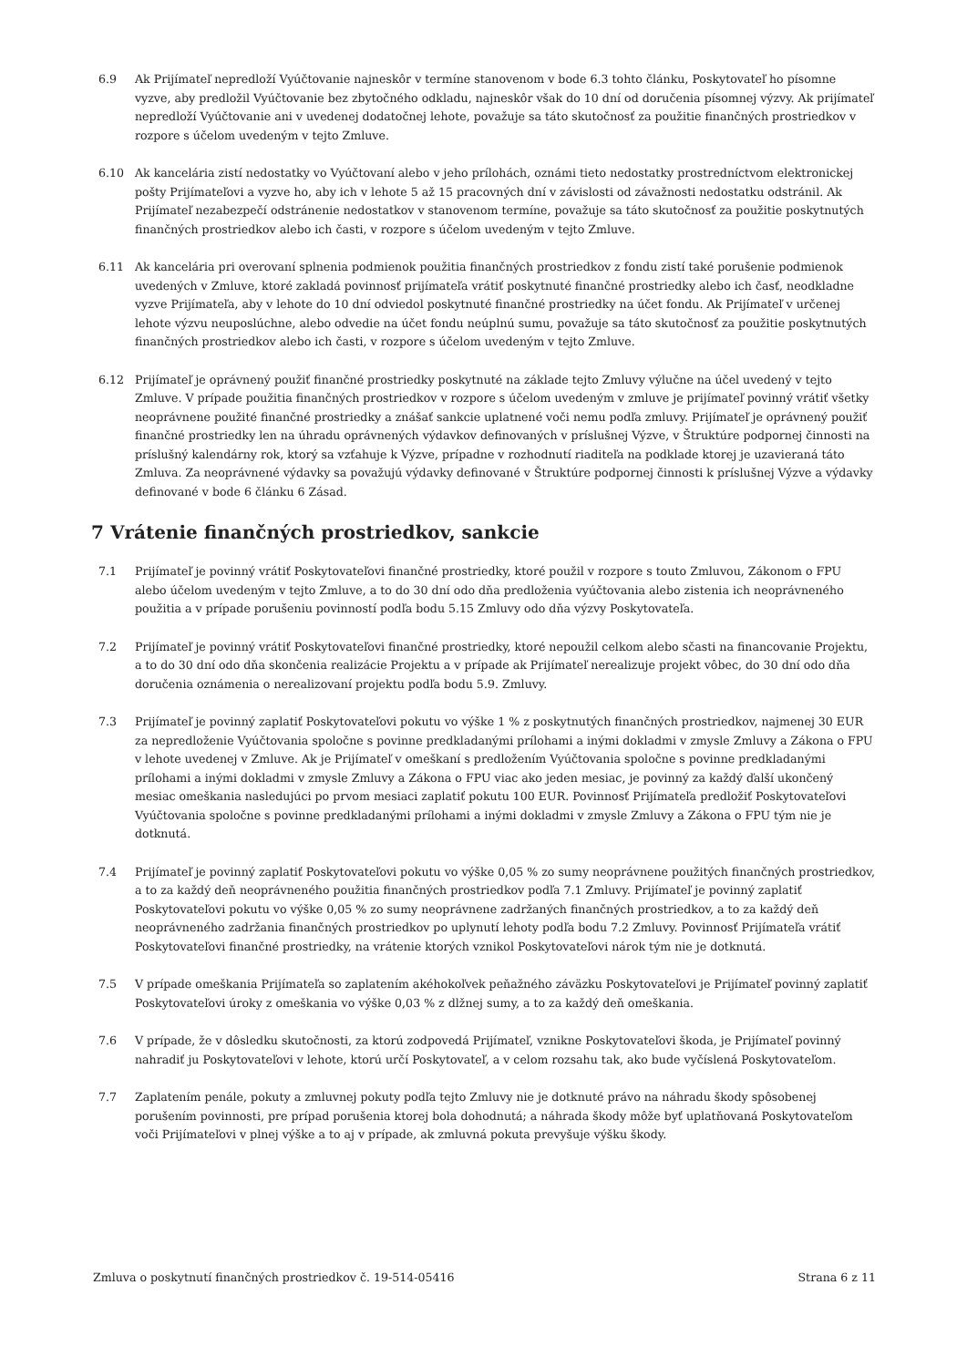6.9 Ak Prijímateľ nepredloží Vyúčtovanie najneskôr v termíne stanovenom v bode 6.3 tohto článku, Poskytovateľ ho písomne vyzve, aby predložil Vyúčtovanie bez zbytočného odkladu, najneskôr však do 10 dní od doručenia písomnej výzvy. Ak prijímateľ nepredloží Vyúčtovanie ani v uvedenej dodatočnej lehote, považuje sa táto skutočnosť za použitie finančných prostriedkov v rozpore s účelom uvedeným v tejto Zmluve.
6.10 Ak kancelária zistí nedostatky vo Vyúčtovaní alebo v jeho prílohách, oznámi tieto nedostatky prostredníctvom elektronickej pošty Prijímateľovi a vyzve ho, aby ich v lehote 5 až 15 pracovných dní v závislosti od závažnosti nedostatku odstránil. Ak Prijímateľ nezabezpečí odstránenie nedostatkov v stanovenom termíne, považuje sa táto skutočnosť za použitie poskytnutých finančných prostriedkov alebo ich časti, v rozpore s účelom uvedeným v tejto Zmluve.
6.11 Ak kancelária pri overovaní splnenia podmienok použitia finančných prostriedkov z fondu zistí také porušenie podmienok uvedených v Zmluve, ktoré zakladá povinnosť prijímateľa vrátiť poskytnuté finančné prostriedky alebo ich časť, neodkladne vyzve Prijímateľa, aby v lehote do 10 dní odviedol poskytnuté finančné prostriedky na účet fondu. Ak Prijímateľ v určenej lehote výzvu neuposlúchne, alebo odvedie na účet fondu neúplnú sumu, považuje sa táto skutočnosť za použitie poskytnutých finančných prostriedkov alebo ich časti, v rozpore s účelom uvedeným v tejto Zmluve.
6.12 Prijímateľ je oprávnený použiť finančné prostriedky poskytnuté na základe tejto Zmluvy výlučne na účel uvedený v tejto Zmluve. V prípade použitia finančných prostriedkov v rozpore s účelom uvedeným v zmluve je prijímateľ povinný vrátiť všetky neoprávnene použité finančné prostriedky a znášať sankcie uplatnené voči nemu podľa zmluvy. Prijímateľ je oprávnený použiť finančné prostriedky len na úhradu oprávnených výdavkov definovaných v príslušnej Výzve, v Štruktúre podpornej činnosti na príslušný kalendárny rok, ktorý sa vzťahuje k Výzve, prípadne v rozhodnutí riaditeľa na podklade ktorej je uzavieraná táto Zmluva. Za neoprávnené výdavky sa považujú výdavky definované v Štruktúre podpornej činnosti k príslušnej Výzve a výdavky definované v bode 6 článku 6 Zásad.
7 Vrátenie finančných prostriedkov, sankcie
7.1 Prijímateľ je povinný vrátiť Poskytovateľovi finančné prostriedky, ktoré použil v rozpore s touto Zmluvou, Zákonom o FPU alebo účelom uvedeným v tejto Zmluve, a to do 30 dní odo dňa predloženia vyúčtovania alebo zistenia ich neoprávneného použitia a v prípade porušeniu povinností podľa bodu 5.15 Zmluvy odo dňa výzvy Poskytovateľa.
7.2 Prijímateľ je povinný vrátiť Poskytovateľovi finančné prostriedky, ktoré nepoužil celkom alebo sčasti na financovanie Projektu, a to do 30 dní odo dňa skončenia realizácie Projektu a v prípade ak Prijímateľ nerealizuje projekt vôbec, do 30 dní odo dňa doručenia oznámenia o nerealizovaní projektu podľa bodu 5.9. Zmluvy.
7.3 Prijímateľ je povinný zaplatiť Poskytovateľovi pokutu vo výške 1 % z poskytnutých finančných prostriedkov, najmenej 30 EUR za nepredloženie Vyúčtovania spoločne s povinne predkladanými prílohami a inými dokladmi v zmysle Zmluvy a Zákona o FPU v lehote uvedenej v Zmluve. Ak je Prijímateľ v omeškaní s predložením Vyúčtovania spoločne s povinne predkladanými prílohami a inými dokladmi v zmysle Zmluvy a Zákona o FPU viac ako jeden mesiac, je povinný za každý ďalší ukončený mesiac omeškania nasledujúci po prvom mesiaci zaplatiť pokutu 100 EUR. Povinnosť Prijímateľa predložiť Poskytovateľovi Vyúčtovania spoločne s povinne predkladanými prílohami a inými dokladmi v zmysle Zmluvy a Zákona o FPU tým nie je dotknutá.
7.4 Prijímateľ je povinný zaplatiť Poskytovateľovi pokutu vo výške 0,05 % zo sumy neoprávnene použitých finančných prostriedkov, a to za každý deň neoprávneného použitia finančných prostriedkov podľa 7.1 Zmluvy. Prijímateľ je povinný zaplatiť Poskytovateľovi pokutu vo výške 0,05 % zo sumy neoprávnene zadržaných finančných prostriedkov, a to za každý deň neoprávneného zadržania finančných prostriedkov po uplynutí lehoty podľa bodu 7.2 Zmluvy. Povinnosť Prijímateľa vrátiť Poskytovateľovi finančné prostriedky, na vrátenie ktorých vznikol Poskytovateľovi nárok tým nie je dotknutá.
7.5 V prípade omeškania Prijímateľa so zaplatením akéhokoľvek peňažného záväzku Poskytovateľovi je Prijímateľ povinný zaplatiť Poskytovateľovi úroky z omeškania vo výške 0,03 % z dlžnej sumy, a to za každý deň omeškania.
7.6 V prípade, že v dôsledku skutočnosti, za ktorú zodpovedá Prijímateľ, vznikne Poskytovateľovi škoda, je Prijímateľ povinný nahradiť ju Poskytovateľovi v lehote, ktorú určí Poskytovateľ, a v celom rozsahu tak, ako bude vyčíslená Poskytovateľom.
7.7 Zaplatením penále, pokuty a zmluvnej pokuty podľa tejto Zmluvy nie je dotknuté právo na náhradu škody spôsobenej porušením povinnosti, pre prípad porušenia ktorej bola dohodnutá; a náhrada škody môže byť uplatňovaná Poskytovateľom voči Prijímateľovi v plnej výške a to aj v prípade, ak zmluvná pokuta prevyšuje výšku škody.
Zmluva o poskytnutí finančných prostriedkov č. 19-514-05416 Strana 6 z 11